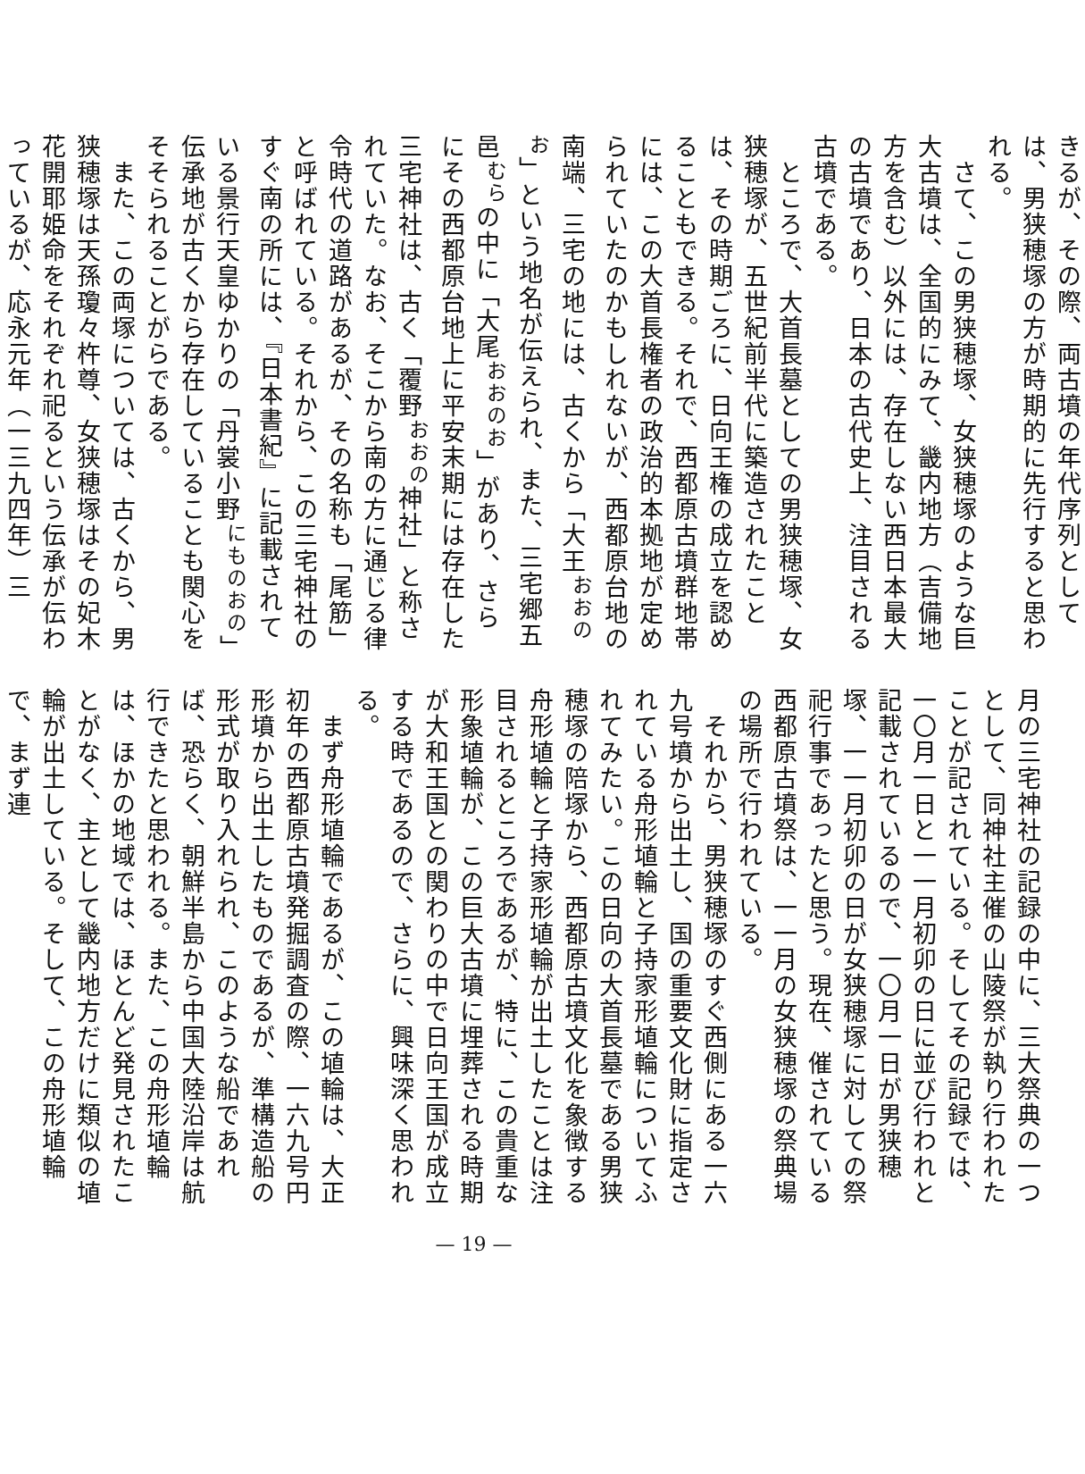きるが、その際、両古墳の年代序列としては、男狭穂塚の方が時期的に先行すると思われる。
　さて、この男狭穂塚、女狭穂塚のような巨大古墳は、全国的にみて、畿内地方（吉備地方を含む）以外には、存在しない西日本最大の古墳であり、日本の古代史上、注目される古墳である。
　ところで、大首長墓としての男狭穂塚、女狭穂塚が、五世紀前半代に築造されたことは、その時期ごろに、日向王権の成立を認めることもできる。それで、西都原古墳群地帯には、この大首長権者の政治的本拠地が定められていたのかもしれないが、西都原台地の南端、三宅の地には、古くから「大王<sup>おおのお</sup>」という地名が伝えられ、また、三宅郷五邑<sup>むら</sup>の中に「大尾<sup>おおのお</sup>」があり、さらにその西都原台地上に平安末期には存在した三宅神社は、古く「覆野<sup>おおの</sup>神社」と称されていた。なお、そこから南の方に通じる律令時代の道路があるが、その名称も「尾筋」と呼ばれている。それから、この三宅神社のすぐ南の所には、『日本書紀』に記載されている景行天皇ゆかりの「丹裳小野<sup>にものおの</sup>」伝承地が古くから存在していることも関心をそそられることがらである。
　また、この両塚については、古くから、男狭穂塚は天孫瓊々杵尊、女狭穂塚はその妃木花開耶姫命をそれぞれ祀るという伝承が伝わっているが、応永元年（一三九四年）三
月の三宅神社の記録の中に、三大祭典の一つとして、同神社主催の山陵祭が執り行われたことが記されている。そしてその記録では、一〇月一日と一一月初卯の日に並び行われと記載されているので、一〇月一日が男狭穂塚、一一月初卯の日が女狭穂塚に対しての祭祀行事であったと思う。現在、催されている西都原古墳祭は、一一月の女狭穂塚の祭典場の場所で行われている。
　それから、男狭穂塚のすぐ西側にある一六九号墳から出土し、国の重要文化財に指定されている舟形埴輪と子持家形埴輪についてふれてみたい。この日向の大首長墓である男狭穂塚の陪塚から、西都原古墳文化を象徴する舟形埴輪と子持家形埴輪が出土したことは注目されるところであるが、特に、この貴重な形象埴輪が、この巨大古墳に埋葬される時期が大和王国との関わりの中で日向王国が成立する時であるので、さらに、興味深く思われる。
　まず舟形埴輪であるが、この埴輪は、大正初年の西都原古墳発掘調査の際、一六九号円形墳から出土したものであるが、準構造船の形式が取り入れられ、このような船であれば、恐らく、朝鮮半島から中国大陸沿岸は航行できたと思われる。また、この舟形埴輪は、ほかの地域では、ほとんど発見されたことがなく、主として畿内地方だけに類似の埴輪が出土している。そして、この舟形埴輪で、まず連
— 19 —